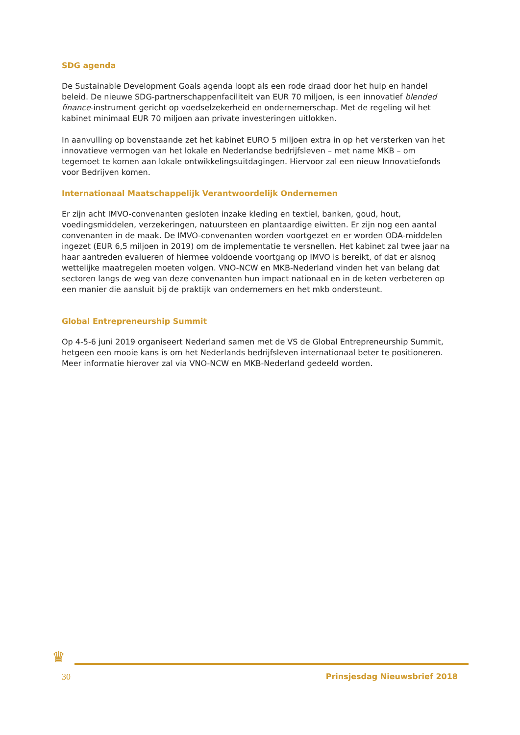SDG agenda
De Sustainable Development Goals agenda loopt als een rode draad door het hulp en handel beleid. De nieuwe SDG-partnerschappenfaciliteit van EUR 70 miljoen, is een innovatief blended finance-instrument gericht op voedselzekerheid en ondernemerschap. Met de regeling wil het kabinet minimaal EUR 70 miljoen aan private investeringen uitlokken.
In aanvulling op bovenstaande zet het kabinet EURO 5 miljoen extra in op het versterken van het innovatieve vermogen van het lokale en Nederlandse bedrijfsleven – met name MKB – om tegemoet te komen aan lokale ontwikkelingsuitdagingen. Hiervoor zal een nieuw Innovatiefonds voor Bedrijven komen.
Internationaal Maatschappelijk Verantwoordelijk Ondernemen
Er zijn acht IMVO-convenanten gesloten inzake kleding en textiel, banken, goud, hout, voedingsmiddelen, verzekeringen, natuursteen en plantaardige eiwitten. Er zijn nog een aantal convenanten in de maak. De IMVO-convenanten worden voortgezet en er worden ODA-middelen ingezet (EUR 6,5 miljoen in 2019) om de implementatie te versnellen. Het kabinet zal twee jaar na haar aantreden evalueren of hiermee voldoende voortgang op IMVO is bereikt, of dat er alsnog wettelijke maatregelen moeten volgen. VNO-NCW en MKB-Nederland vinden het van belang dat sectoren langs de weg van deze convenanten hun impact nationaal en in de keten verbeteren op een manier die aansluit bij de praktijk van ondernemers en het mkb ondersteunt.
Global Entrepreneurship Summit
Op 4-5-6 juni 2019 organiseert Nederland samen met de VS de Global Entrepreneurship Summit, hetgeen een mooie kans is om het Nederlands bedrijfsleven internationaal beter te positioneren. Meer informatie hierover zal via VNO-NCW en MKB-Nederland gedeeld worden.
♛
30 Prinsjesdag Nieuwsbrief 2018